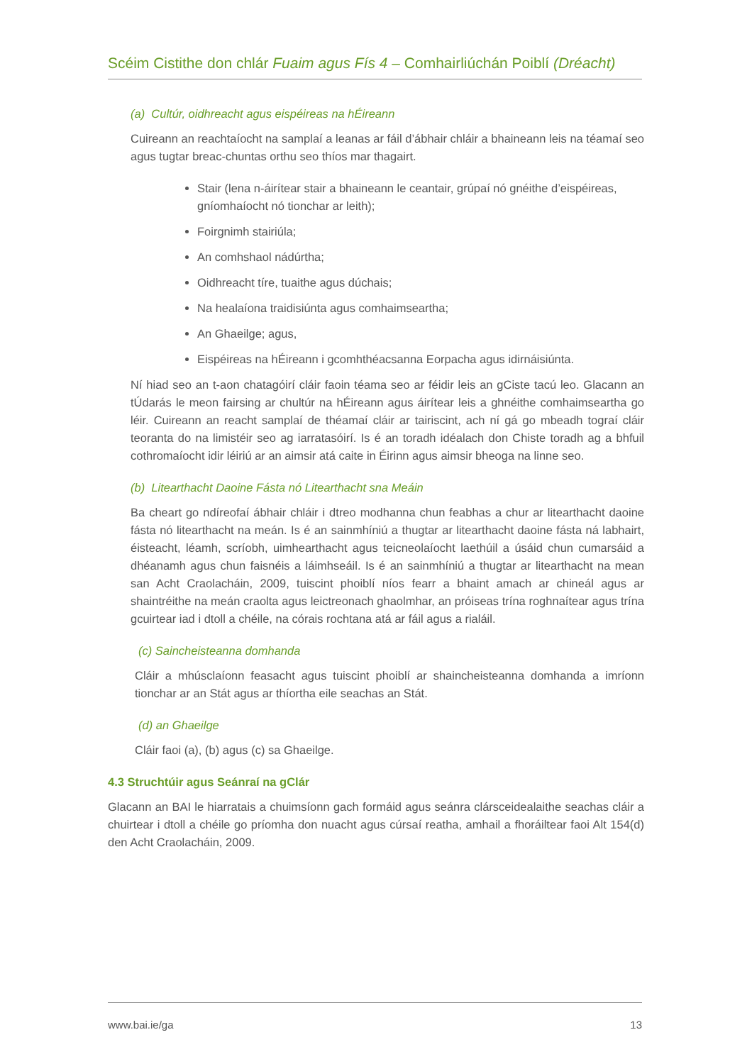Scéim Cistithe don chlár Fuaim agus Fís 4 – Comhairliúchán Poiblí (Dréacht)
(a) Cultúr, oidhreacht agus eispéireas na hÉireann
Cuireann an reachtaíocht na samplaí a leanas ar fáil d’ábhair chláir a bhaineann leis na téamaí seo agus tugtar breac-chuntas orthu seo thíos mar thagairt.
Stair (lena n-áirítear stair a bhaineann le ceantair, grúpaí nó gnéithe d’eispéireas, gníomhaíocht nó tionchar ar leith);
Foirgnimh stairiúla;
An comhshaol nádúrtha;
Oidhreacht tíre, tuaithe agus dúchais;
Na healaíona traidisiúnta agus comhaimseartha;
An Ghaeilge; agus,
Eispéireas na hÉireann i gcomhthéacsanna Eorpacha agus idirnáisiúnta.
Ní hiad seo an t-aon chatagóirí cláir faoin téama seo ar féidir leis an gCiste tacú leo. Glacann an tÚdarás le meon fairsing ar chultúr na hÉireann agus áirítear leis a ghnéithe comhaimseartha go léir. Cuireann an reacht samplaí de théamaí cláir ar tairiscint, ach ní gá go mbeadh tograí cláir teoranta do na limistéir seo ag iarratasóirí. Is é an toradh idéalach don Chiste toradh ag a bhfuil cothromaíocht idir léiriú ar an aimsir atá caite in Éirinn agus aimsir bheoga na linne seo.
(b) Litearthacht Daoine Fásta nó Litearthacht sna Meáin
Ba cheart go ndíreofaí ábhair chláir i dtreo modhanna chun feabhas a chur ar litearthacht daoine fásta nó litearthacht na meán. Is é an sainmhíniú a thugtar ar litearthacht daoine fásta ná labhairt, éisteacht, léamh, scríobh, uimhearthacht agus teicneolaíocht laethúil a úsáid chun cumarsáid a dhéanamh agus chun faisnéis a láimhseáil. Is é an sainmhíniú a thugtar ar litearthacht na mean san Acht Craolacháin, 2009, tuiscint phoiblí níos fearr a bhaint amach ar chineál agus ar shaintréithe na meán craolta agus leictreonach ghaolmhar, an próiseas trína roghnaítear agus trína gcuirtear iad i dtoll a chéile, na córais rochtana atá ar fáil agus a rialáil.
(c) Saincheisteanna domhanda
Cláir a mhúsclaíonn feasacht agus tuiscint phoiblí ar shaincheisteanna domhanda a imríonn tionchar ar an Stát agus ar thíortha eile seachas an Stát.
(d) an Ghaeilge
Cláir faoi (a), (b) agus (c) sa Ghaeilge.
4.3 Struchtúir agus Seánraí na gClár
Glacann an BAI le hiarratais a chuimsíonn gach formáid agus seánra clársceidealaithe seachas cláir a chuirtear i dtoll a chéile go príomha don nuacht agus cúrsaí reatha, amhail a fhoráiltear faoi Alt 154(d) den Acht Craolacháin, 2009.
www.bai.ie/ga 13